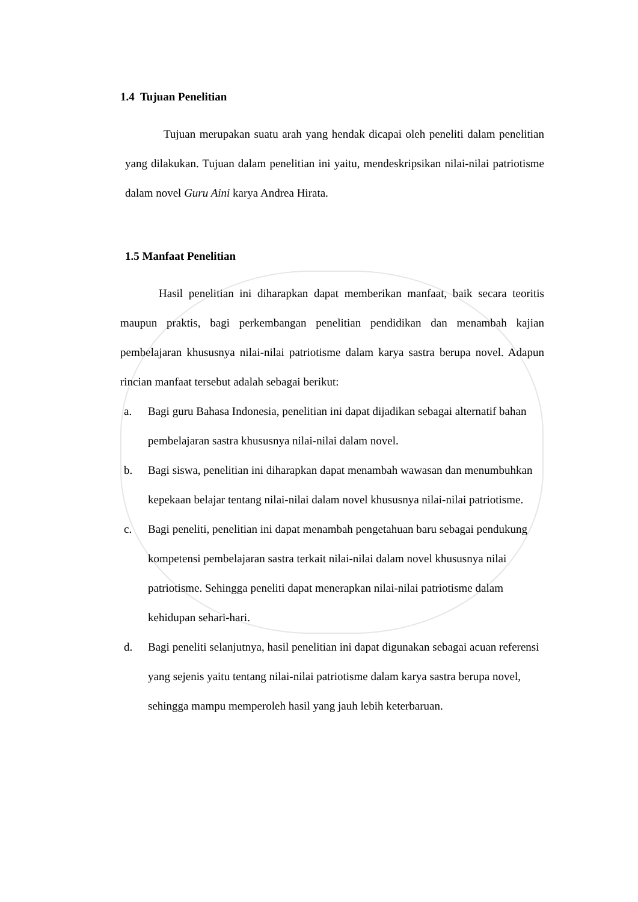1.4 Tujuan Penelitian
Tujuan merupakan suatu arah yang hendak dicapai oleh peneliti dalam penelitian yang dilakukan. Tujuan dalam penelitian ini yaitu, mendeskripsikan nilai-nilai patriotisme dalam novel Guru Aini karya Andrea Hirata.
1.5 Manfaat Penelitian
Hasil penelitian ini diharapkan dapat memberikan manfaat, baik secara teoritis maupun praktis, bagi perkembangan penelitian pendidikan dan menambah kajian pembelajaran khususnya nilai-nilai patriotisme dalam karya sastra berupa novel. Adapun rincian manfaat tersebut adalah sebagai berikut:
a. Bagi guru Bahasa Indonesia, penelitian ini dapat dijadikan sebagai alternatif bahan pembelajaran sastra khususnya nilai-nilai dalam novel.
b. Bagi siswa, penelitian ini diharapkan dapat menambah wawasan dan menumbuhkan kepekaan belajar tentang nilai-nilai dalam novel khususnya nilai-nilai patriotisme.
c. Bagi peneliti, penelitian ini dapat menambah pengetahuan baru sebagai pendukung kompetensi pembelajaran sastra terkait nilai-nilai dalam novel khususnya nilai patriotisme. Sehingga peneliti dapat menerapkan nilai-nilai patriotisme dalam kehidupan sehari-hari.
d. Bagi peneliti selanjutnya, hasil penelitian ini dapat digunakan sebagai acuan referensi yang sejenis yaitu tentang nilai-nilai patriotisme dalam karya sastra berupa novel, sehingga mampu memperoleh hasil yang jauh lebih keterbaruan.